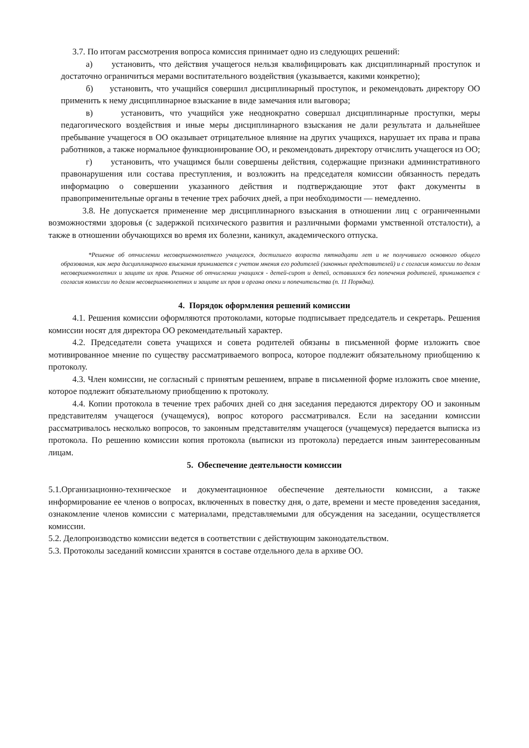3.7. По итогам рассмотрения вопроса комиссия принимает одно из следующих решений:
а) установить, что действия учащегося нельзя квалифицировать как дисциплинарный проступок и достаточно ограничиться мерами воспитательного воздействия (указывается, какими конкретно);
б) установить, что учащийся совершил дисциплинарный проступок, и рекомендовать директору ОО применить к нему дисциплинарное взыскание в виде замечания или выговора;
в) установить, что учащийся уже неоднократно совершал дисциплинарные проступки, меры педагогического воздействия и иные меры дисциплинарного взыскания не дали результата и дальнейшее пребывание учащегося в ОО оказывает отрицательное влияние на других учащихся, нарушает их права и права работников, а также нормальное функционирование ОО, и рекомендовать директору отчислить учащегося из ОО;
г) установить, что учащимся были совершены действия, содержащие признаки административного правонарушения или состава преступления, и возложить на председателя комиссии обязанность передать информацию о совершении указанного действия и подтверждающие этот факт документы в правоприменительные органы в течение трех рабочих дней, а при необходимости — немедленно.
3.8. Не допускается применение мер дисциплинарного взыскания в отношении лиц с ограниченными возможностями здоровья (с задержкой психического развития и различными формами умственной отсталости), а также в отношении обучающихся во время их болезни, каникул, академического отпуска.
*Решение об отчислении несовершеннолетнего учащегося, достигшего возраста пятнадцати лет и не получившего основного общего образования, как мера дисциплинарного взыскания принимается с учетом мнения его родителей (законных представителей) и с согласия комиссии по делам несовершеннолетних и защите их прав. Решение об отчислении учащихся - детей-сирот и детей, оставшихся без попечения родителей, принимается с согласия комиссии по делам несовершеннолетних и защите их прав и органа опеки и попечительства (п. 11 Порядка).
4. Порядок оформления решений комиссии
4.1. Решения комиссии оформляются протоколами, которые подписывает председатель и секретарь. Решения комиссии носят для директора ОО рекомендательный характер.
4.2. Председатели совета учащихся и совета родителей обязаны в письменной форме изложить свое мотивированное мнение по существу рассматриваемого вопроса, которое подлежит обязательному приобщению к протоколу.
4.3. Член комиссии, не согласный с принятым решением, вправе в письменной форме изложить свое мнение, которое подлежит обязательному приобщению к протоколу.
4.4. Копии протокола в течение трех рабочих дней со дня заседания передаются директору ОО и законным представителям учащегося (учащемуся), вопрос которого рассматривался. Если на заседании комиссии рассматривалось несколько вопросов, то законным представителям учащегося (учащемуся) передается выписка из протокола. По решению комиссии копия протокола (выписки из протокола) передается иным заинтересованным лицам.
5. Обеспечение деятельности комиссии
5.1.Организационно-техническое и документационное обеспечение деятельности комиссии, а также информирование ее членов о вопросах, включенных в повестку дня, о дате, времени и месте проведения заседания, ознакомление членов комиссии с материалами, представляемыми для обсуждения на заседании, осуществляется комиссии.
5.2. Делопроизводство комиссии ведется в соответствии с действующим законодательством.
5.3. Протоколы заседаний комиссии хранятся в составе отдельного дела в архиве ОО.